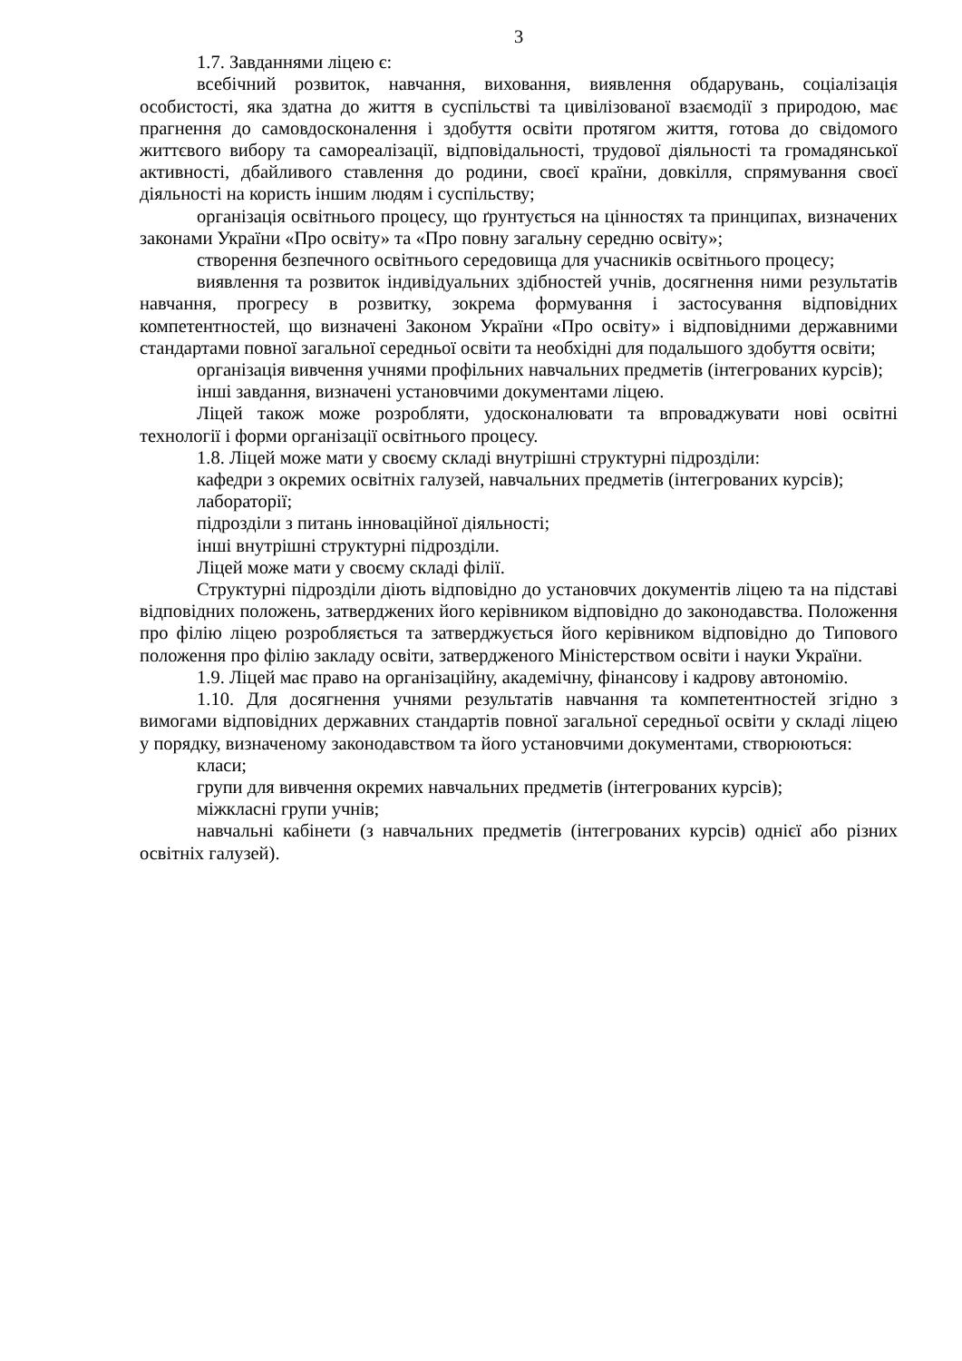3
1.7. Завданнями ліцею є:
всебічний розвиток, навчання, виховання, виявлення обдарувань, соціалізація особистості, яка здатна до життя в суспільстві та цивілізованої взаємодії з природою, має прагнення до самовдосконалення і здобуття освіти протягом життя, готова до свідомого життєвого вибору та самореалізації, відповідальності, трудової діяльності та громадянської активності, дбайливого ставлення до родини, своєї країни, довкілля, спрямування своєї діяльності на користь іншим людям і суспільству;
організація освітнього процесу, що ґрунтується на цінностях та принципах, визначених законами України «Про освіту» та «Про повну загальну середню освіту»;
створення безпечного освітнього середовища для учасників освітнього процесу;
виявлення та розвиток індивідуальних здібностей учнів, досягнення ними результатів навчання, прогресу в розвитку, зокрема формування і застосування відповідних компетентностей, що визначені Законом України «Про освіту» і відповідними державними стандартами повної загальної середньої освіти та необхідні для подальшого здобуття освіти;
організація вивчення учнями профільних навчальних предметів (інтегрованих курсів);
інші завдання, визначені установчими документами ліцею.
Ліцей також може розробляти, удосконалювати та впроваджувати нові освітні технології і форми організації освітнього процесу.
1.8. Ліцей може мати у своєму складі внутрішні структурні підрозділи:
кафедри з окремих освітніх галузей, навчальних предметів (інтегрованих курсів);
лабораторії;
підрозділи з питань інноваційної діяльності;
інші внутрішні структурні підрозділи.
Ліцей може мати у своєму складі філії.
Структурні підрозділи діють відповідно до установчих документів ліцею та на підставі відповідних положень, затверджених його керівником відповідно до законодавства. Положення про філію ліцею розробляється та затверджується його керівником відповідно до Типового положення про філію закладу освіти, затвердженого Міністерством освіти і науки України.
1.9. Ліцей має право на організаційну, академічну, фінансову і кадрову автономію.
1.10. Для досягнення учнями результатів навчання та компетентностей згідно з вимогами відповідних державних стандартів повної загальної середньої освіти у складі ліцею у порядку, визначеному законодавством та його установчими документами, створюються:
класи;
групи для вивчення окремих навчальних предметів (інтегрованих курсів);
міжкласні групи учнів;
навчальні кабінети (з навчальних предметів (інтегрованих курсів) однієї або різних освітніх галузей).